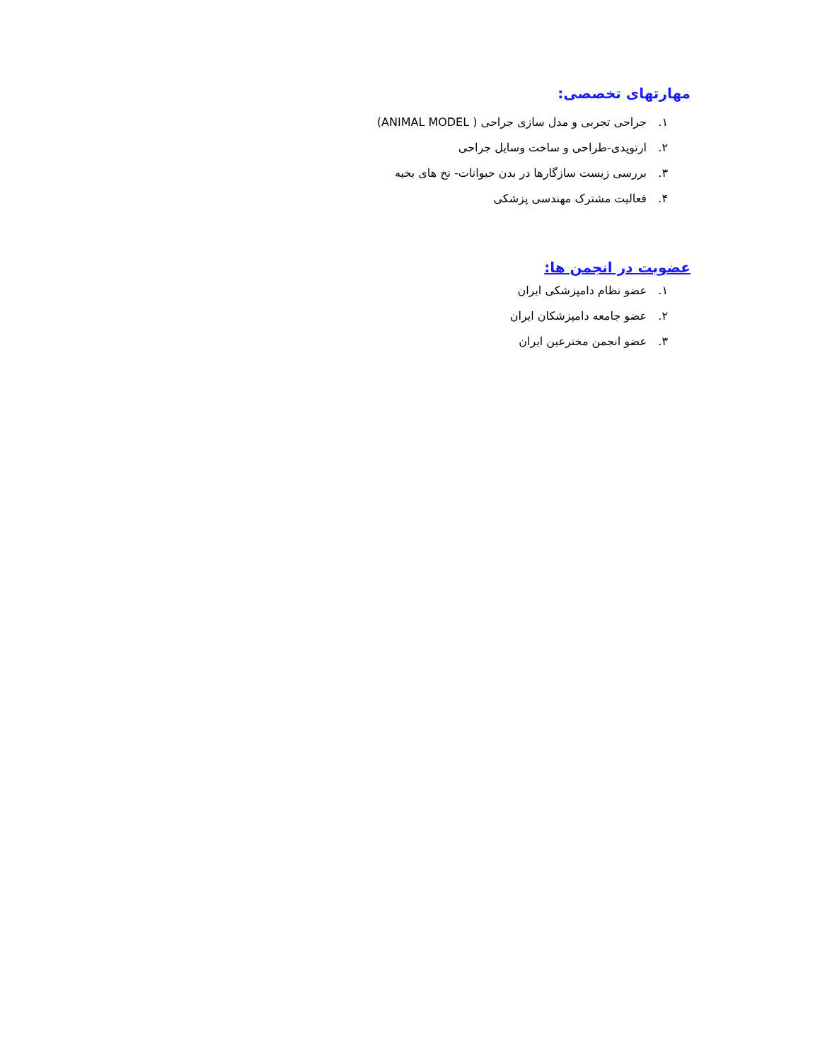مهارتهای تخصصی:
۱. جراحی تجربی و مدل سازی جراحی ( ANIMAL MODEL)
۲. ارتوپدی-طراحی و ساخت وسایل جراحی
۳. بررسی زیست سازگارها در بدن حیوانات- نخ های بخیه
۴. فعالیت مشترک مهندسی پزشکی
عضویت در انجمن ها:
۱. عضو نظام دامپزشکی ایران
۲. عضو جامعه دامپزشکان ایران
۳. عضو انجمن مخترعین ایران